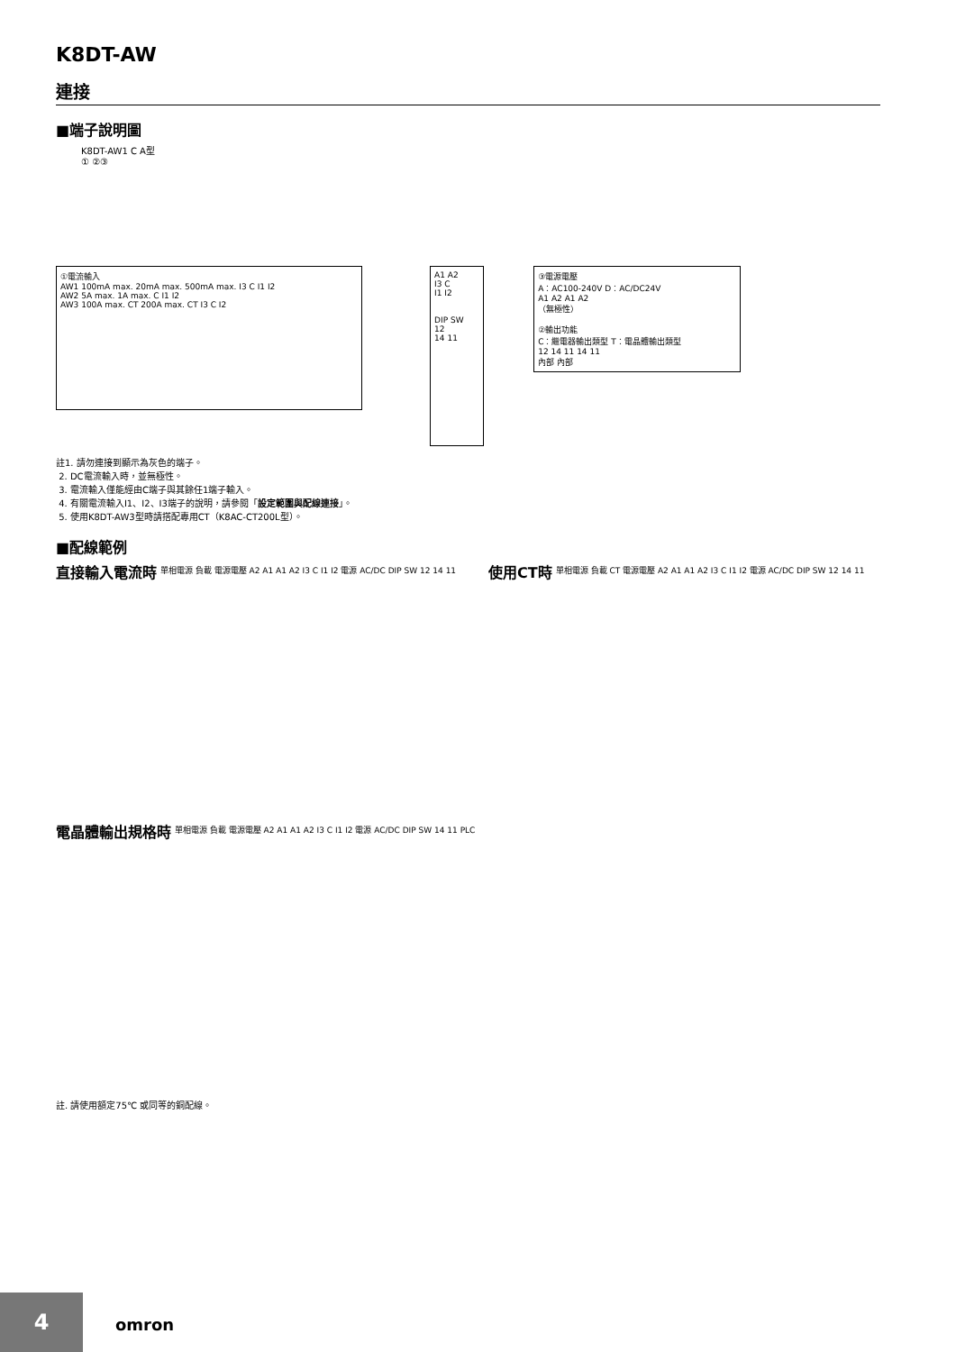K8DT-AW
連接
■端子說明圖
K8DT-AW1 C A型
① ②③
①電流輸入
AW1 100mA max. 20mA max. 500mA max. I3 C I1 I2
AW2 5A max. 1A max. C I1 I2
AW3 100A max. CT 200A max. CT I3 C I2
A1 A2
I3 C
I1 I2
DIP SW
12
14 11
③電源電壓
A：AC100-240V D：AC/DC24V
A1 A2 A1 A2
（無極性）
②輸出功能
C：繼電器輸出類型 T：電晶體輸出類型
12 14 11 14 11
內部 內部
註1. 請勿連接到顯示為灰色的端子。
2. DC電流輸入時，並無極性。
3. 電流輸入僅能經由C端子與其餘任1端子輸入。
4. 有關電流輸入I1、I2、I3端子的說明，請參閱「設定範圍與配線連接」。
5. 使用K8DT-AW3型時請搭配專用CT（K8AC-CT200L型）。
■配線範例
直接輸入電流時
單相電源 負載 電源電壓 A2 A1 A1 A2 I3 C I1 I2 電源 AC/DC DIP SW 12 14 11
使用CT時
單相電源 負載 CT 電源電壓 A2 A1 A1 A2 I3 C I1 I2 電源 AC/DC DIP SW 12 14 11
電晶體輸出規格時
單相電源 負載 電源電壓 A2 A1 A1 A2 I3 C I1 I2 電源 AC/DC DIP SW 14 11 PLC
註. 請使用額定75℃ 或同等的銅配線。
4
omron